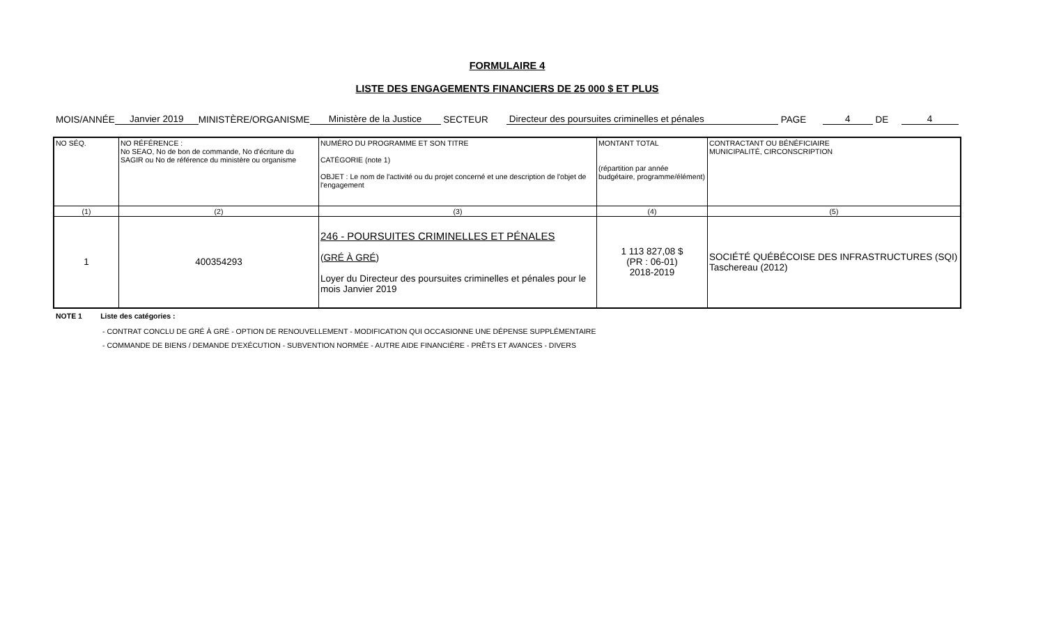FORMULAIRE 4
LISTE DES ENGAGEMENTS FINANCIERS DE 25 000 $ ET PLUS
MOIS/ANNÉE Janvier 2019 MINISTÈRE/ORGANISME Ministère de la Justice SECTEUR Directeur des poursuites criminelles et pénales PAGE 4 DE 4
| NO SÉQ. | NO RÉFÉRENCE : No SEAO, No de bon de commande, No d'écriture du SAGIR ou No de référence du ministère ou organisme | NUMÉRO DU PROGRAMME ET SON TITRE CATÉGORIE (note 1) OBJET : Le nom de l'activité ou du projet concerné et une description de l'objet de l'engagement | MONTANT TOTAL (répartition par année budgétaire, programme/élément) | CONTRACTANT OU BÉNÉFICIAIRE MUNICIPALITÉ, CIRCONSCRIPTION |
| (1) | (2) | (3) | (4) | (5) |
| 1 | 400354293 | 246 - POURSUITES CRIMINELLES ET PÉNALES ( GRÉ À GRÉ ) Loyer du Directeur des poursuites criminelles et pénales pour le mois Janvier 2019 | 1 113 827,08 $ (PR : 06-01) 2018-2019 | SOCIÉTÉ QUÉBÉCOISE DES INFRASTRUCTURES (SQI) Taschereau (2012) |
NOTE 1 Liste des catégories :
- CONTRAT CONCLU DE GRÉ À GRÉ - OPTION DE RENOUVELLEMENT - MODIFICATION QUI OCCASIONNE UNE DÉPENSE SUPPLÉMENTAIRE
- COMMANDE DE BIENS / DEMANDE D'EXÉCUTION - SUBVENTION NORMÉE - AUTRE AIDE FINANCIÈRE - PRÊTS ET AVANCES - DIVERS